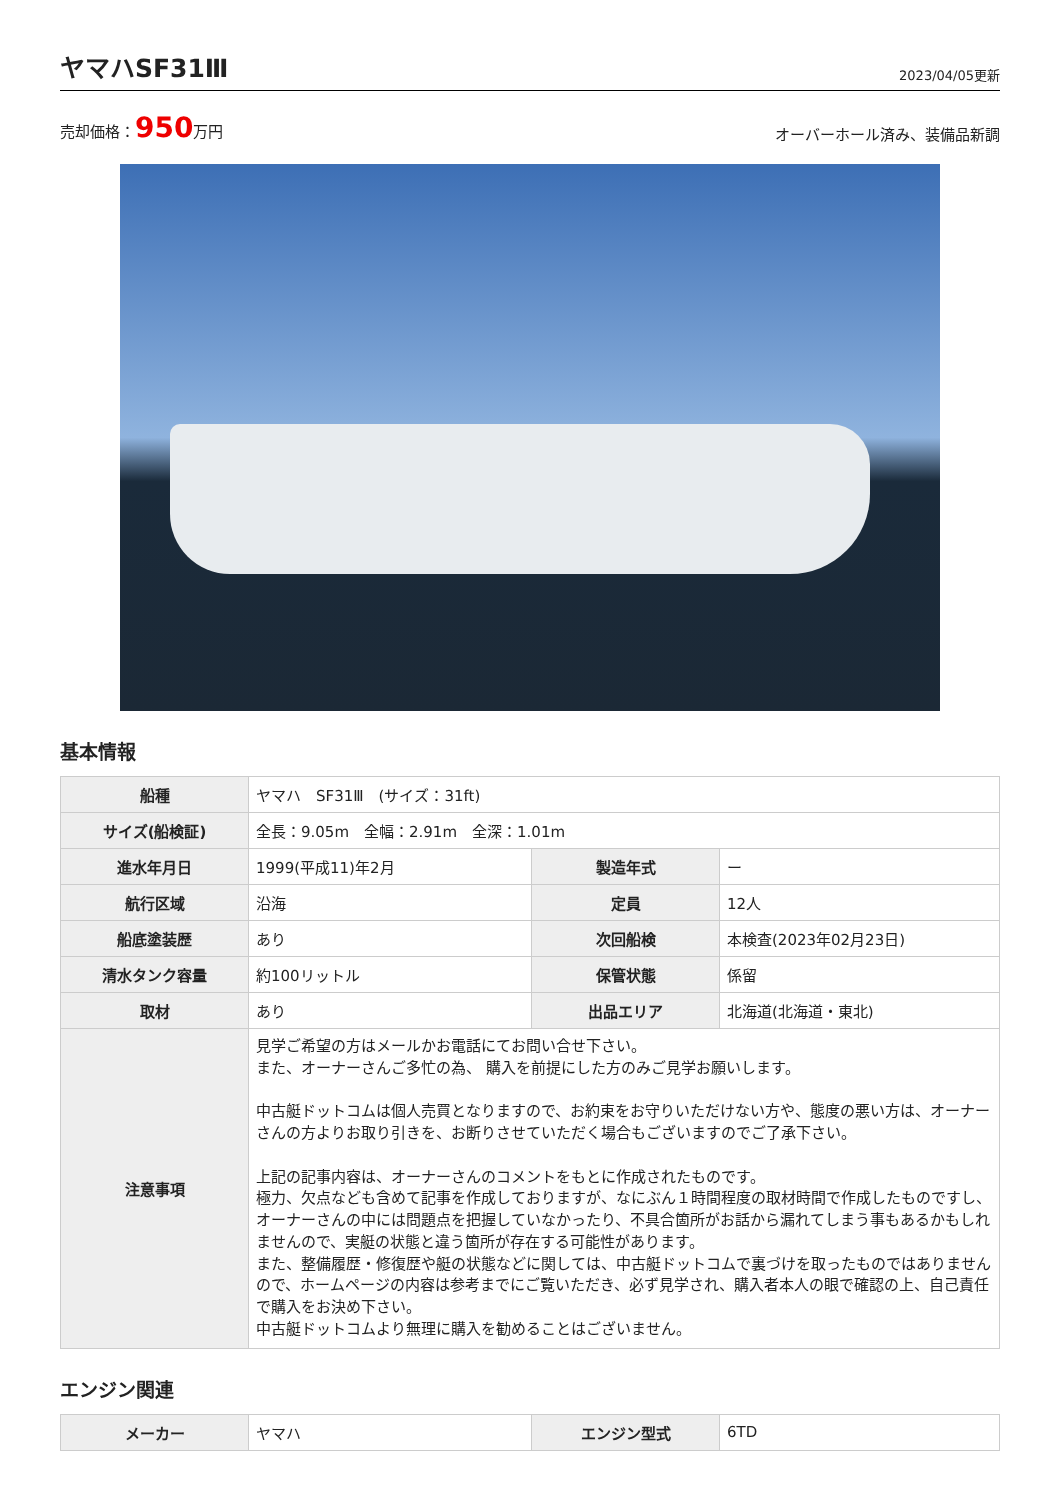ヤマハSF31Ⅲ
2023/04/05更新
売却価格：950万円 オーバーホール済み、装備品新調
基本情報
| 船種 | ヤマハ SF31Ⅲ (サイズ：31ft) | | |
| サイズ(船検証) | 全長：9.05m 全幅：2.91m 全深：1.01m | | |
| 進水年月日 | 1999(平成11)年2月 | 製造年式 | ー |
| 航行区域 | 沿海 | 定員 | 12人 |
| 船底塗装歴 | あり | 次回船検 | 本検査(2023年02月23日) |
| 清水タンク容量 | 約100リットル | 保管状態 | 係留 |
| 取材 | あり | 出品エリア | 北海道(北海道・東北) |
| 注意事項 | 見学ご希望の方はメールかお電話にてお問い合せ下さい。 また、オーナーさんご多忙の為、 購入を前提にした方のみご見学お願いします。 中古艇ドットコムは個人売買となりますので、お約束をお守りいただけない方や、態度の悪い方は、オーナーさんの方よりお取り引きを、お断りさせていただく場合もございますのでご了承下さい。 上記の記事内容は、オーナーさんのコメントをもとに作成されたものです。 極力、欠点なども含めて記事を作成しておりますが、なにぶん１時間程度の取材時間で作成したものですし、オーナーさんの中には問題点を把握していなかったり、不具合箇所がお話から漏れてしまう事もあるかもしれませんので、実艇の状態と違う箇所が存在する可能性があります。 また、整備履歴・修復歴や艇の状態などに関しては、中古艇ドットコムで裏づけを取ったものではありませんので、ホームページの内容は参考までにご覧いただき、必ず見学され、購入者本人の眼で確認の上、自己責任で購入をお決め下さい。 中古艇ドットコムより無理に購入を勧めることはございません。 | | |
エンジン関連
| メーカー | ヤマハ | エンジン型式 | 6TD |